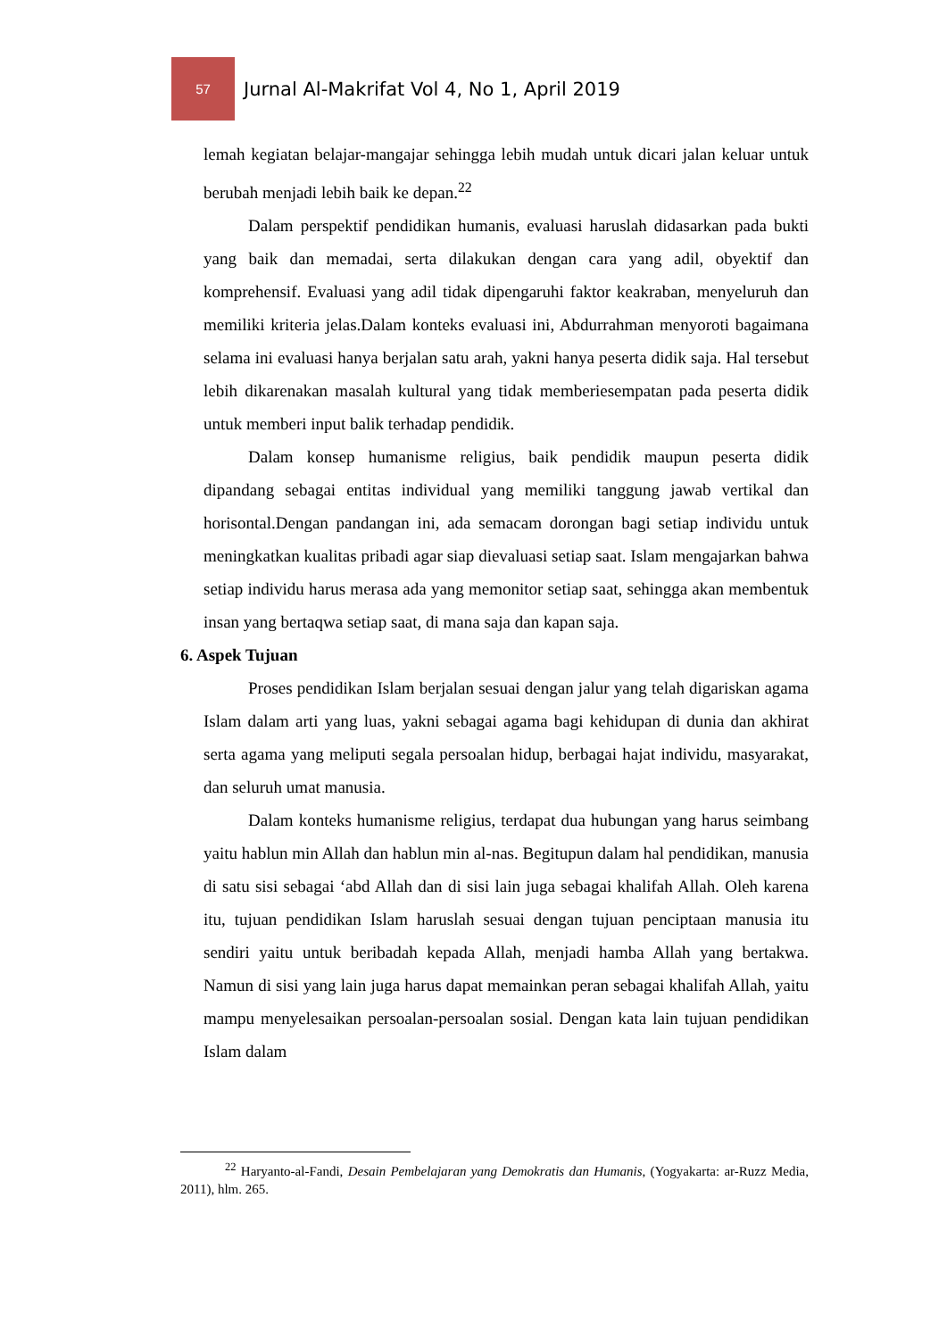57
Jurnal Al-Makrifat Vol 4, No 1, April 2019
lemah kegiatan belajar-mangajar sehingga lebih mudah untuk dicari jalan keluar untuk berubah menjadi lebih baik ke depan.<sup>22</sup>
Dalam perspektif pendidikan humanis, evaluasi haruslah didasarkan pada bukti yang baik dan memadai, serta dilakukan dengan cara yang adil, obyektif dan komprehensif. Evaluasi yang adil tidak dipengaruhi faktor keakraban, menyeluruh dan memiliki kriteria jelas.Dalam konteks evaluasi ini, Abdurrahman menyoroti bagaimana selama ini evaluasi hanya berjalan satu arah, yakni hanya peserta didik saja. Hal tersebut lebih dikarenakan masalah kultural yang tidak memberiesempatan pada peserta didik untuk memberi input balik terhadap pendidik.
Dalam konsep humanisme religius, baik pendidik maupun peserta didik dipandang sebagai entitas individual yang memiliki tanggung jawab vertikal dan horisontal.Dengan pandangan ini, ada semacam dorongan bagi setiap individu untuk meningkatkan kualitas pribadi agar siap dievaluasi setiap saat. Islam mengajarkan bahwa setiap individu harus merasa ada yang memonitor setiap saat, sehingga akan membentuk insan yang bertaqwa setiap saat, di mana saja dan kapan saja.
6. Aspek Tujuan
Proses pendidikan Islam berjalan sesuai dengan jalur yang telah digariskan agama Islam dalam arti yang luas, yakni sebagai agama bagi kehidupan di dunia dan akhirat serta agama yang meliputi segala persoalan hidup, berbagai hajat individu, masyarakat, dan seluruh umat manusia.
Dalam konteks humanisme religius, terdapat dua hubungan yang harus seimbang yaitu hablun min Allah dan hablun min al-nas. Begitupun dalam hal pendidikan, manusia di satu sisi sebagai ‘abd Allah dan di sisi lain juga sebagai khalifah Allah. Oleh karena itu, tujuan pendidikan Islam haruslah sesuai dengan tujuan penciptaan manusia itu sendiri yaitu untuk beribadah kepada Allah, menjadi hamba Allah yang bertakwa. Namun di sisi yang lain juga harus dapat memainkan peran sebagai khalifah Allah, yaitu mampu menyelesaikan persoalan-persoalan sosial. Dengan kata lain tujuan pendidikan Islam dalam
<sup>22</sup> Haryanto-al-Fandi, Desain Pembelajaran yang Demokratis dan Humanis, (Yogyakarta: ar-Ruzz Media, 2011), hlm. 265.